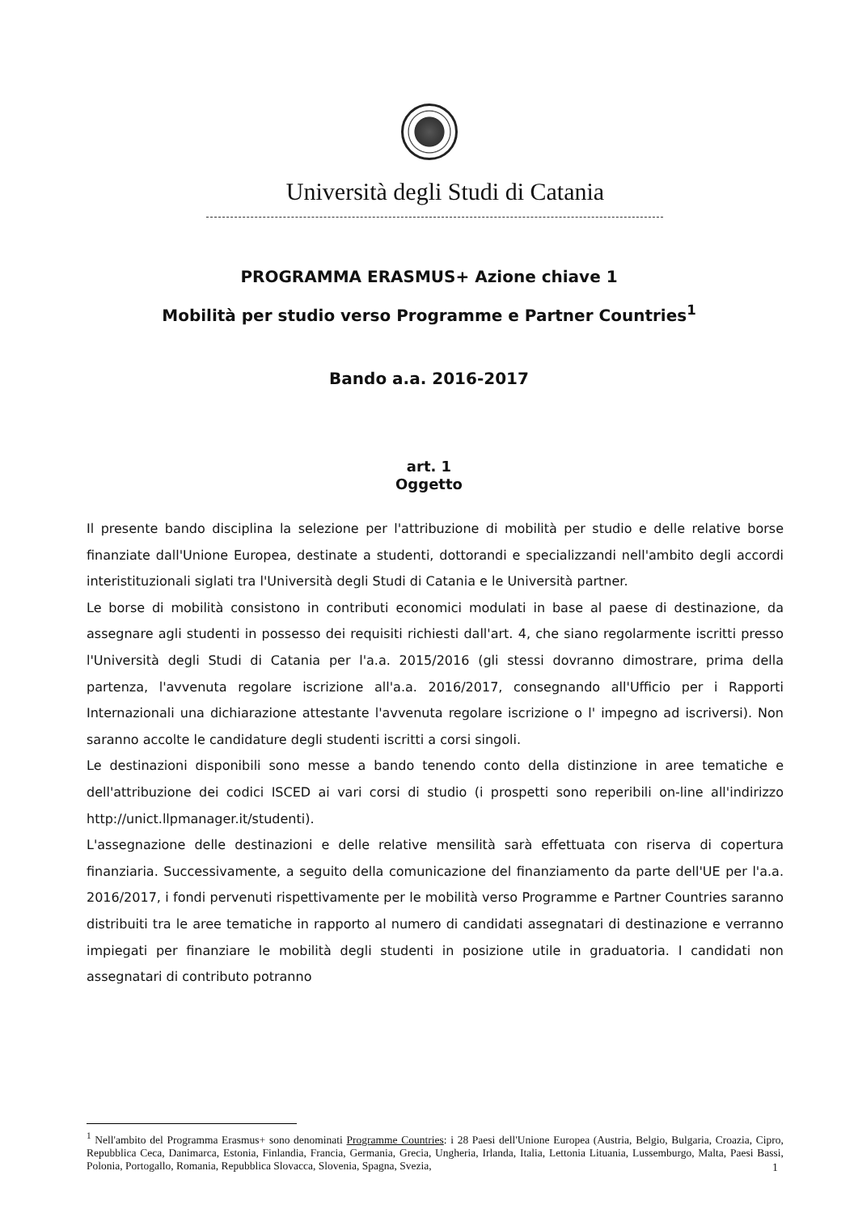Università degli Studi di Catania
PROGRAMMA ERASMUS+ Azione chiave 1
Mobilità per studio verso Programme e Partner Countries<sup>1</sup>
Bando a.a. 2016-2017
art. 1
Oggetto
Il presente bando disciplina la selezione per l'attribuzione di mobilità per studio e delle relative borse finanziate dall'Unione Europea, destinate a studenti, dottorandi e specializzandi nell'ambito degli accordi interistituzionali siglati tra l'Università degli Studi di Catania e le Università partner.
Le borse di mobilità consistono in contributi economici modulati in base al paese di destinazione, da assegnare agli studenti in possesso dei requisiti richiesti dall'art. 4, che siano regolarmente iscritti presso l'Università degli Studi di Catania per l'a.a. 2015/2016 (gli stessi dovranno dimostrare, prima della partenza, l'avvenuta regolare iscrizione all'a.a. 2016/2017, consegnando all'Ufficio per i Rapporti Internazionali una dichiarazione attestante l'avvenuta regolare iscrizione o l' impegno ad iscriversi). Non saranno accolte le candidature degli studenti iscritti a corsi singoli.
Le destinazioni disponibili sono messe a bando tenendo conto della distinzione in aree tematiche e dell'attribuzione dei codici ISCED ai vari corsi di studio (i prospetti sono reperibili on-line all'indirizzo http://unict.llpmanager.it/studenti).
L'assegnazione delle destinazioni e delle relative mensilità sarà effettuata con riserva di copertura finanziaria. Successivamente, a seguito della comunicazione del finanziamento da parte dell'UE per l'a.a. 2016/2017, i fondi pervenuti rispettivamente per le mobilità verso Programme e Partner Countries saranno distribuiti tra le aree tematiche in rapporto al numero di candidati assegnatari di destinazione e verranno impiegati per finanziare le mobilità degli studenti in posizione utile in graduatoria. I candidati non assegnatari di contributo potranno
<sup>1</sup> Nell'ambito del Programma Erasmus+ sono denominati Programme Countries: i 28 Paesi dell'Unione Europea (Austria, Belgio, Bulgaria, Croazia, Cipro, Repubblica Ceca, Danimarca, Estonia, Finlandia, Francia, Germania, Grecia, Ungheria, Irlanda, Italia, Lettonia Lituania, Lussemburgo, Malta, Paesi Bassi, Polonia, Portogallo, Romania, Repubblica Slovacca, Slovenia, Spagna, Svezia,
1